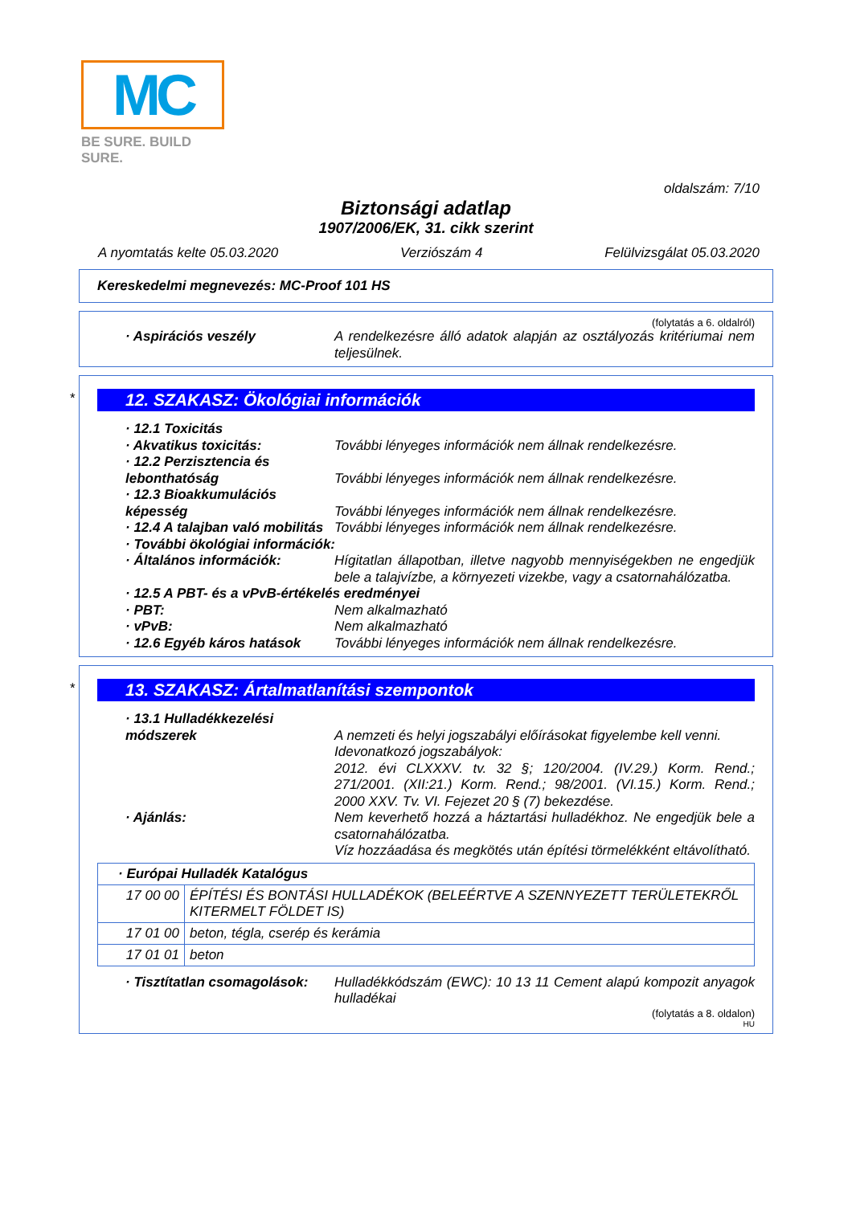MC
BE SURE. BUILD SURE.
oldalszám: 7/10
Biztonsági adatlap
1907/2006/EK, 31. cikk szerint
A nyomtatás kelte 05.03.2020 Verziószám 4 Felülvizsgálat 05.03.2020
Kereskedelmi megnevezés: MC-Proof 101 HS
(folytatás a 6. oldalról)
· Aspirációs veszély A rendelkezésre álló adatok alapján az osztályozás kritériumai nem teljesülnek.
*
12. SZAKASZ: Ökológiai információk
· 12.1 Toxicitás
· Akvatikus toxicitás: További lényeges információk nem állnak rendelkezésre.
· 12.2 Perzisztencia és lebonthatóság
További lényeges információk nem állnak rendelkezésre.
· 12.3 Bioakkumulációs képesség
További lényeges információk nem állnak rendelkezésre.
· 12.4 A talajban való mobilitás
További lényeges információk nem állnak rendelkezésre.
· További ökológiai információk:
· Általános információk: Hígitatlan állapotban, illetve nagyobb mennyiségekben ne engedjük bele a talajvízbe, a környezeti vizekbe, vagy a csatornahálózatba.
· 12.5 A PBT- és a vPvB-értékelés eredményei
· PBT: Nem alkalmazható
· vPvB: Nem alkalmazható
· 12.6 Egyéb káros hatások
További lényeges információk nem állnak rendelkezésre.
*
13. SZAKASZ: Ártalmatlanítási szempontok
· 13.1 Hulladékkezelési módszerek
A nemzeti és helyi jogszabályi előírásokat figyelembe kell venni.
Idevonatkozó jogszabályok:
2012. évi CLXXXV. tv. 32 §; 120/2004. (IV.29.) Korm. Rend.; 271/2001. (XII:21.) Korm. Rend.; 98/2001. (VI.15.) Korm. Rend.; 2000 XXV. Tv. VI. Fejezet 20 § (7) bekezdése.
· Ajánlás: Nem keverhető hozzá a háztartási hulladékhoz. Ne engedjük bele a csatornahálózatba.
Víz hozzáadása és megkötés után építési törmelékként eltávolítható.
| · Európai Hulladék Katalógus | |
| 17 00 00 | ÉPÍTÉSI ÉS BONTÁSI HULLADÉKOK (BELEÉRTVE A SZENNYEZETT TERÜLETEKRŐL KITERMELT FÖLDET IS) |
| 17 01 00 | beton, tégla, cserép és kerámia |
| 17 01 01 | beton |
· Tisztítatlan csomagolások:
Hulladékkódszám (EWC): 10 13 11 Cement alapú kompozit anyagok hulladékai
(folytatás a 8. oldalon)
HU